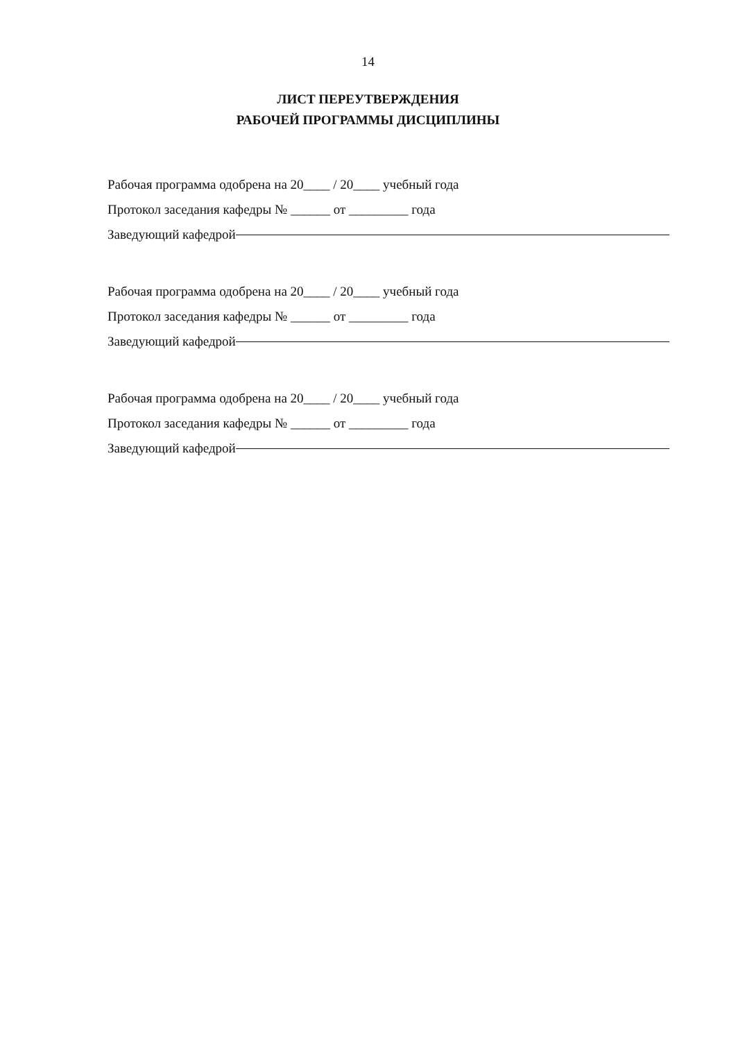14
ЛИСТ ПЕРЕУТВЕРЖДЕНИЯ
РАБОЧЕЙ ПРОГРАММЫ ДИСЦИПЛИНЫ
Рабочая программа одобрена на 20____ / 20____ учебный года
Протокол заседания кафедры № ______ от _________ года
Заведующий кафедрой
Рабочая программа одобрена на 20____ / 20____ учебный года
Протокол заседания кафедры № ______ от _________ года
Заведующий кафедрой
Рабочая программа одобрена на 20____ / 20____ учебный года
Протокол заседания кафедры № ______ от _________ года
Заведующий кафедрой